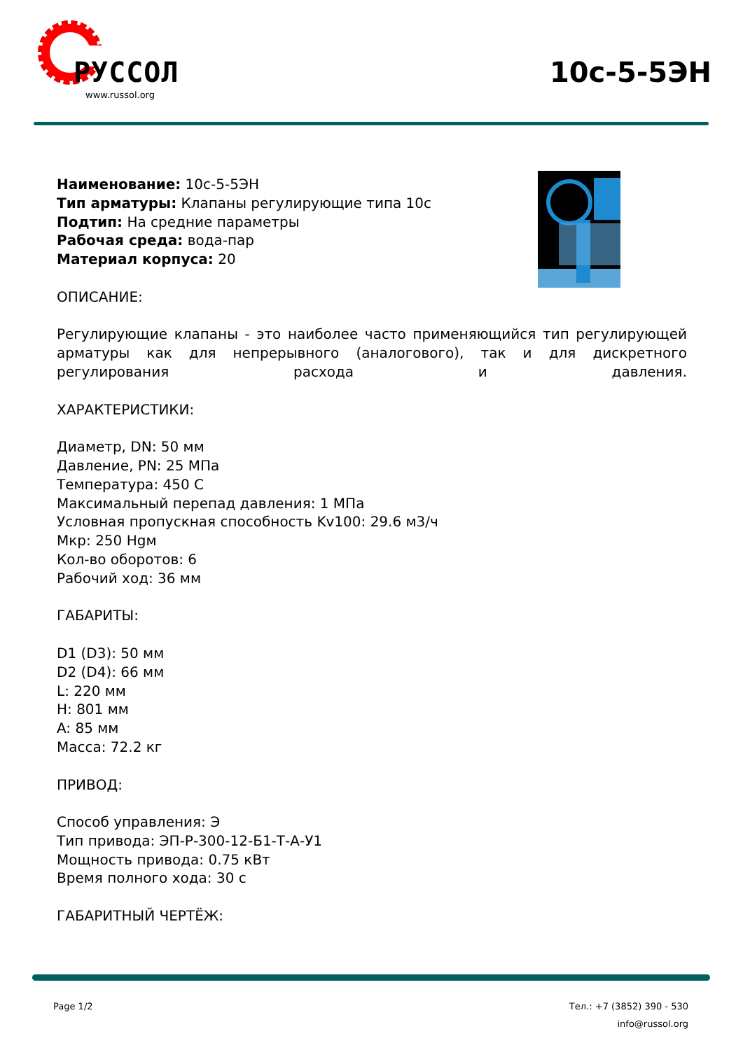РУССОЛ
www.russol.org
10с-5-5ЭН
Наименование: 10с-5-5ЭН
Тип арматуры: Клапаны регулирующие типа 10с
Подтип: На средние параметры
Рабочая среда: вода-пар
Материал корпуса: 20
ОПИСАНИЕ:
Регулирующие клапаны - это наиболее часто применяющийся тип регулирующей арматуры как для непрерывного (аналогового), так и для дискретного регулирования расхода и давления.
ХАРАКТЕРИСТИКИ:
Диаметр, DN: 50 мм
Давление, PN: 25 МПа
Температура: 450 С
Максимальный перепад давления: 1 МПа
Условная пропускная способность Kv100: 29.6 м3/ч
Мкр: 250 Нgм
Кол-во оборотов: 6
Рабочий ход: 36 мм
ГАБАРИТЫ:
D1 (D3): 50 мм
D2 (D4): 66 мм
L: 220 мм
H: 801 мм
A: 85 мм
Масса: 72.2 кг
ПРИВОД:
Способ управления: Э
Тип привода: ЭП-Р-300-12-Б1-Т-А-У1
Мощность привода: 0.75 кВт
Время полного хода: 30 с
ГАБАРИТНЫЙ ЧЕРТЁЖ:
Page 1/2 Тел.: +7 (3852) 390 - 530
info@russol.org